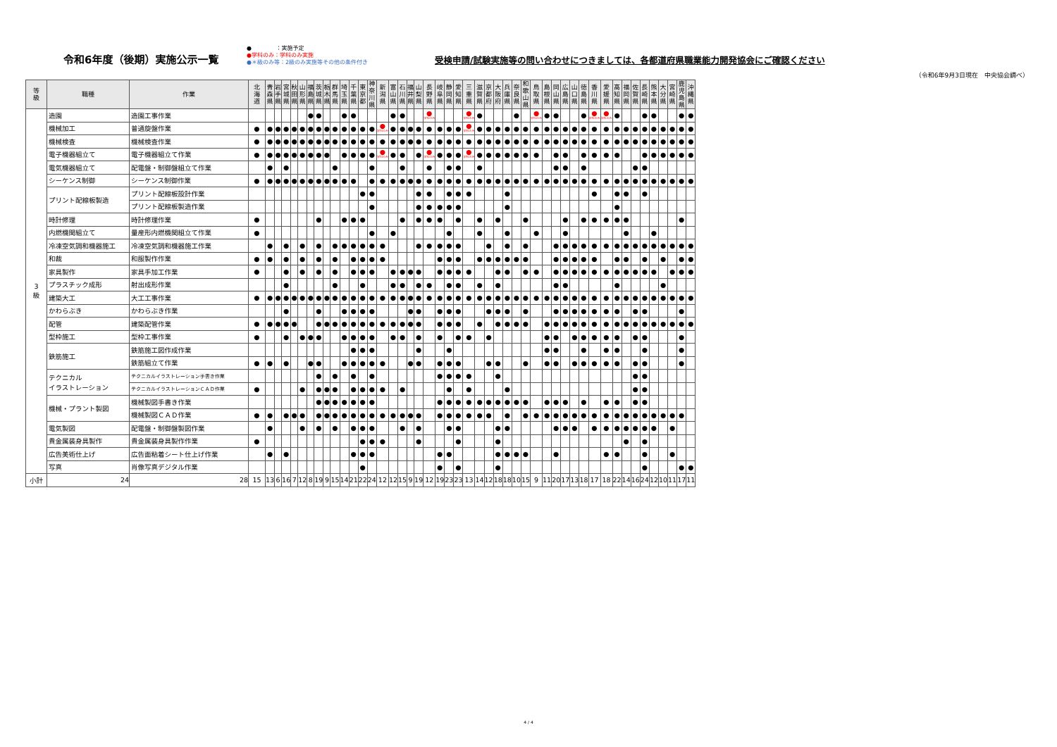令和6年度（後期）実施公示一覧
● 　　　　：実施予定
●学科のみ：学科のみ実施
●＊級のみ等：2級のみ実施等その他の条件付き
受検申請/試験実施等の問い合わせにつきましては、各都道府県職業能力開発協会にご確認ください
（令和6年9月3日現在　中央協会調べ）
| 等 級 | 職種 | 作業 | 北 海 道 | 青 森 県 | 岩 手 県 | 宮 城 県 | 秋 田 県 | 山 形 県 | 福 島 県 | 茨 城 県 | 栃 木 県 | 群 馬 県 | 埼 玉 県 | 千 葉 県 | 東 京 都 | 神 奈 川 県 | 新 潟 県 | 富 山 県 | 石 川 県 | 福 井 県 | 山 梨 県 | 長 野 県 | 岐 阜 県 | 静 岡 県 | 愛 知 県 | 三 重 県 | 滋 賀 県 | 京 都 府 | 大 阪 府 | 兵 庫 県 | 奈 良 県 | 和 歌 山 県 | 鳥 取 県 | 島 根 県 | 岡 山 県 | 広 島 県 | 山 口 県 | 徳 島 県 | 香 川 県 | 愛 媛 県 | 高 知 県 | 福 岡 県 | 佐 賀 県 | 長 崎 県 | 熊 本 県 | 大 分 県 | 宮 崎 県 | 鹿 児 島 県 | 沖 縄 県 |
| --- | --- | --- | --- | --- | --- | --- | --- | --- | --- | --- | --- | --- | --- | --- | --- | --- | --- | --- | --- | --- | --- | --- | --- | --- | --- | --- | --- | --- | --- | --- | --- | --- | --- | --- | --- | --- | --- | --- | --- | --- | --- | --- | --- | --- | --- | --- | --- | --- | --- |
| 3 級 | 造園 | 造園工事作業 | | | | | | | ● | ● | | | ● | ● | | | | ● | ● | | | ● 学科のみ | | | | ● 学科のみ | ● | | | | ● | | ● 学科のみ | ● | ● | | | ● | ● 学科のみ | ● 学科のみ | ● | | | ● | ● | | | ● | ● |
| | 機械加工 | 普通旋盤作業 | ● | ● | ● | ● | ● | ● | ● | ● | ● | ● | ● | ● | ● | ● | ● 学科のみ | ● | ● | ● | ● | ● | ● | ● | ● | ● 学科のみ | ● | ● | ● | ● | ● | ● | ● | ● | ● | ● | ● | ● | ● | ● | ● | ● | ● | ● | ● | ● | ● | ● | ● |
| | 機械検査 | 機械検査作業 | ● | ● | ● | ● | ● | ● | ● | ● | ● | ● | ● | ● | ● | ● | ● | ● | ● | ● | ● | ● | ● | ● | ● | ● | ● | ● | ● | ● | ● | ● | ● | ● | ● | ● | ● | ● | ● | ● | ● | ● | ● | ● | ● | ● | ● | ● | ● |
| | 電子機器組立て | 電子機器組立て作業 | ● | ● | ● | ● | ● | ● | ● | ● | ● | | ● | ● | ● | ● | ● 学科のみ | ● | ● | | ● | ● 学科のみ | ● | ● | ● | ● 学科のみ | ● | ● | ● | ● | ● | ● | ● | | ● | ● | | ● | ● | ● | ● | | | ● | ● | ● | ● | ● | ● |
| | 電気機器組立て | 配電盤・制御盤組立て作業 | | ● | | ● | | | | | | ● | | | | ● | | | ● | | | ● | | ● | ● | | ● | | | | | | | | ● | ● | | ● | | | | | ● | ● | | | | | |
| | シーケンス制御 | シーケンス制御作業 | ● | ● | ● | ● | ● | ● | ● | ● | ● | ● | ● | ● | | ● | ● | ● | ● | ● | ● | ● | ● | ● | ● | ● | ● | ● | ● | ● | ● | ● | ● | ● | ● | ● | ● | ● | ● | ● | ● | ● | ● | ● | ● | ● | ● | ● | ● |
| | プリント配線板製造 | プリント配線板設計作業 | | | | | | | | | | | | | ● | ● | | | | | ● | ● | | ● | ● | ● | | | | ● | | | | | | | | | ● | | ● | ● | | ● | | | | | |
| | | プリント配線板製造作業 | | | | | | | | | | | | | | ● | | | | | ● | ● | ● | ● | ● | | | | | ● | | | | | | | | | | | ● | | | | | | | | |
| | 時計修理 | 時計修理作業 | ● | | | | | | | ● | | | ● | ● | ● | | | | ● | | ● | ● | ● | | ● | | ● | | ● | | | ● | | | | ● | | ● | ● | ● | ● | ● | | | | | | ● | |
| | 内燃機関組立て | 量産形内燃機関組立て作業 | ● | | | | | | | | | | | | | ● | | ● | | | | | | ● | | | ● | | | ● | | | ● | | | ● | | | | | | ● | | | ● | | | | |
| | 冷凍空気調和機器施工 | 冷凍空気調和機器施工作業 | | ● | | ● | | ● | | ● | | ● | ● | ● | ● | ● | ● | | | | ● | ● | ● | ● | ● | | | ● | | ● | | ● | | | ● | ● | ● | ● | ● | ● | ● | ● | ● | ● | ● | ● | ● | ● | ● |
| | 和裁 | 和服製作作業 | ● | ● | | ● | | ● | | ● | | ● | | ● | ● | ● | ● | | | | | | ● | ● | ● | | ● | ● | ● | ● | ● | ● | | | ● | ● | ● | ● | ● | | ● | ● | | ● | | ● | | ● | ● |
| | 家具製作 | 家具手加工作業 | ● | | | ● | | ● | | ● | | ● | | ● | ● | ● | | ● | ● | ● | ● | | ● | ● | ● | ● | | | ● | ● | | ● | ● | | ● | ● | ● | ● | ● | ● | ● | ● | ● | ● | ● | | ● | ● | ● |
| | プラスチック成形 | 射出成形作業 | | | | ● | | | | | | ● | | | ● | | | ● | ● | | ● | ● | | ● | ● | | ● | | ● | | | | | | ● | ● | | | | | ● | | | | | ● | | | |
| | 建築大工 | 大工工事作業 | ● | ● | ● | ● | ● | ● | ● | ● | ● | ● | ● | ● | ● | ● | ● | ● | ● | ● | ● | ● | ● | ● | ● | ● | ● | ● | ● | ● | ● | ● | ● | ● | ● | ● | ● | ● | ● | ● | ● | ● | ● | ● | ● | ● | ● | ● | ● |
| | かわらぶき | かわらぶき作業 | | | | ● | | | | ● | | | ● | ● | ● | ● | | | | ● | ● | | ● | ● | ● | | | ● | ● | ● | | ● | | | ● | ● | ● | ● | ● | ● | ● | | ● | ● | | | | ● | |
| | 配管 | 建築配管作業 | ● | ● | ● | ● | ● | | | ● | ● | ● | ● | ● | ● | ● | ● | ● | ● | ● | ● | | ● | ● | ● | | ● | | ● | ● | ● | ● | | ● | ● | ● | ● | ● | ● | ● | ● | ● | ● | ● | ● | ● | ● | ● | ● |
| | 型枠施工 | 型枠工事作業 | ● | | | ● | | ● | ● | ● | | | ● | ● | ● | ● | | ● | ● | | ● | | ● | | ● | ● | | ● | | | | | | ● | ● | | ● | ● | ● | ● | ● | | ● | ● | | | | ● | |
| | 鉄筋施工 | 鉄筋施工図作成作業 | | | | | | | | | | | | ● | ● | ● | | | | | ● | | | ● | | | | | | | | | | ● | ● | | | ● | | ● | ● | | | ● | | | | ● | |
| | | 鉄筋組立て作業 | ● | ● | | ● | | | ● | ● | | | ● | ● | ● | ● | ● | | | ● | ● | | ● | ● | ● | | | ● | ● | | | ● | | ● | ● | | ● | ● | ● | ● | ● | | ● | ● | | | | ● | |
| | テクニカル イラストレーション | テクニカルイラストレーション手書き作業 | | | | | | | | ● | | ● | | ● | | ● | | | | | | | ● | ● | ● | ● | | | ● | | | | | | | | | | | | | | ● | ● | | | | | |
| | | テクニカルイラストレーションＣＡＤ作業 | ● | | | | | ● | | ● | ● | ● | | ● | ● | ● | ● | | ● | | | | | ● | | ● | | | | ● | | | | | | | | | | | | | ● | ● | | | | | |
| | 機械・プラント製図 | 機械製図手書き作業 | | | | | | | | ● | ● | ● | ● | ● | ● | ● | | | | | | | ● | ● | ● | ● | ● | ● | ● | ● | ● | ● | | ● | ● | ● | | ● | | ● | ● | | ● | ● | | | | | |
| | | 機械製図ＣＡＤ作業 | ● | ● | | ● | ● | ● | | ● | ● | ● | ● | ● | ● | ● | ● | ● | ● | ● | ● | | ● | ● | ● | ● | ● | ● | | ● | | ● | ● | ● | ● | ● | ● | ● | ● | ● | ● | ● | ● | ● | ● | ● | ● | ● | |
| | 電気製図 | 配電盤・制御盤製図作業 | | ● | | | | ● | | ● | | ● | | ● | ● | ● | | | ● | | ● | | | ● | ● | | | | ● | ● | | | | | ● | ● | ● | | ● | ● | ● | ● | ● | ● | ● | | ● | | |
| | 貴金属装身具製作 | 貴金属装身具製作作業 | ● | | | | | | | | | | | | ● | ● | ● | | | | ● | | | | ● | | | | ● | | | | | | | | | | | | | ● | | ● | | | | | |
| | 広告美術仕上げ | 広告面粘着シート仕上げ作業 | | ● | | ● | | | | | | | | ● | ● | ● | | | | | | | ● | ● | | | | | ● | ● | ● | ● | | | ● | | | | | ● | ● | | | ● | | | ● | | |
| | 写真 | 肖像写真デジタル作業 | | | | | | | | | | | | | ● | | | | | | | | ● | | ● | | | | ● | | | | | | | | | | | | | | | ● | | | | ● | ● |
| 小計 | 24 | 28 | 15 | 13 | 6 | 16 | 7 | 12 | 8 | 19 | 9 | 15 | 14 | 21 | 22 | 24 | 12 | 12 | 15 | 9 | 19 | 12 | 19 | 23 | 23 | 13 | 14 | 12 | 18 | 18 | 10 | 15 | 9 | 11 | 20 | 17 | 13 | 18 | 17 | 18 | 22 | 14 | 16 | 24 | 12 | 10 | 11 | 17 | 11 |
4 / 4